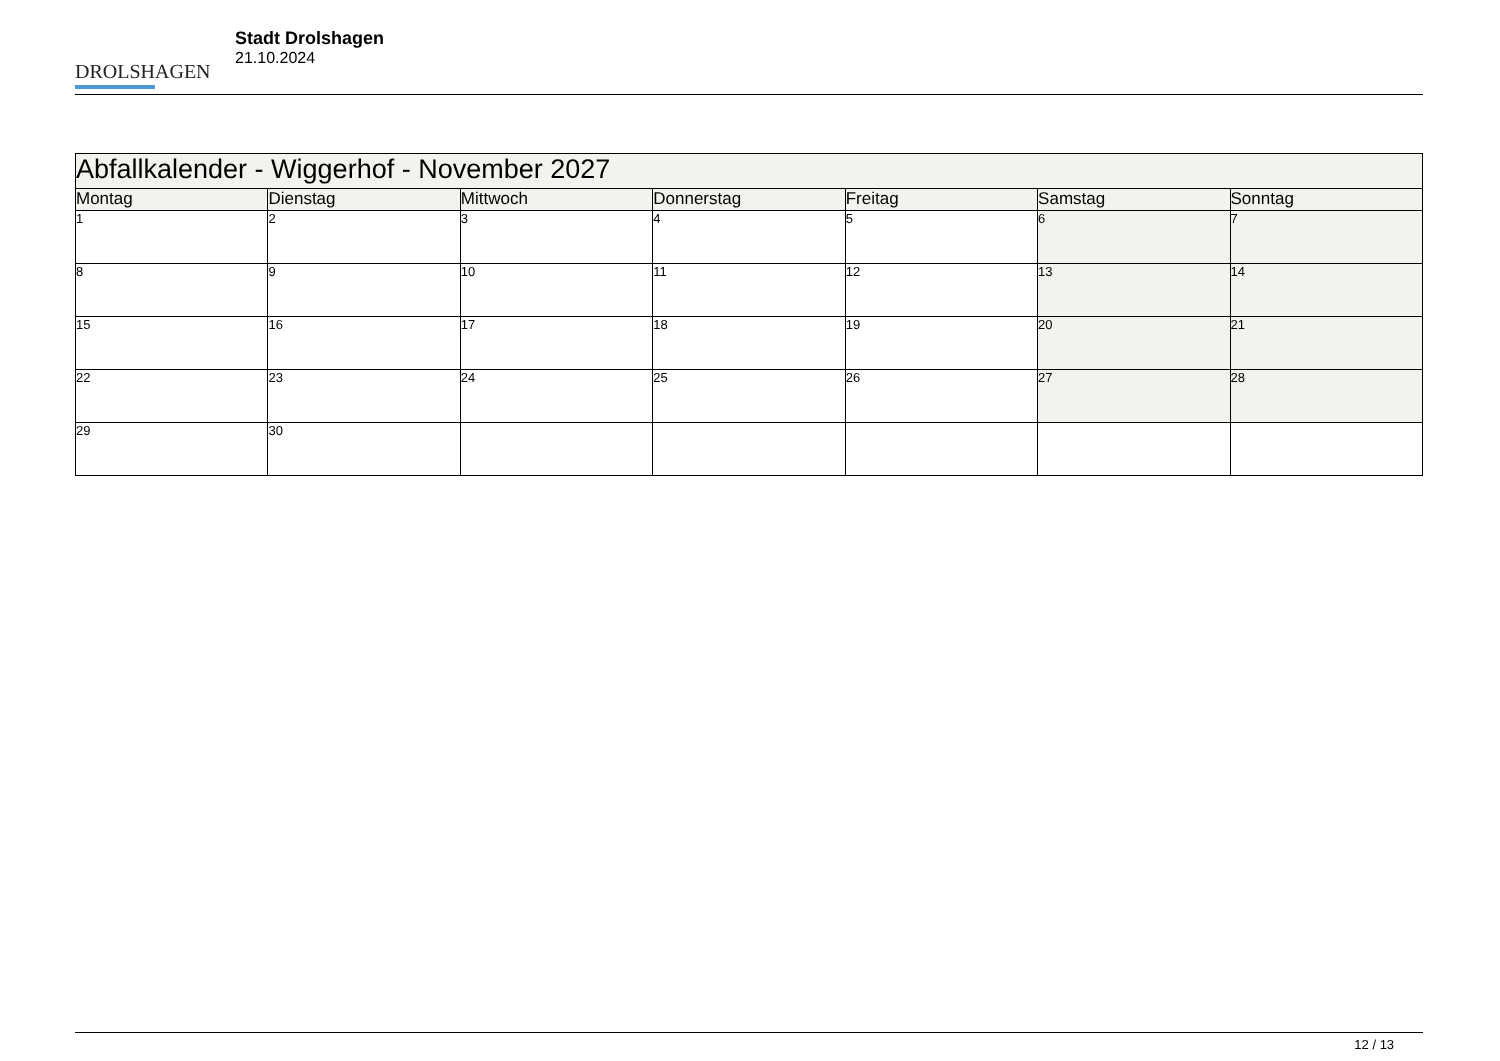DROLSHAGEN
Stadt Drolshagen
21.10.2024
| Abfallkalender - Wiggerhof - November 2027 | | | | | | |
| --- | --- | --- | --- | --- | --- | --- |
| Montag | Dienstag | Mittwoch | Donnerstag | Freitag | Samstag | Sonntag |
| 1 | 2 | 3 | 4 | 5 | 6 | 7 |
| 8 | 9 | 10 | 11 | 12 | 13 | 14 |
| 15 | 16 | 17 | 18 | 19 | 20 | 21 |
| 22 | 23 | 24 | 25 | 26 | 27 | 28 |
| 29 | 30 | | | | | |
12 / 13